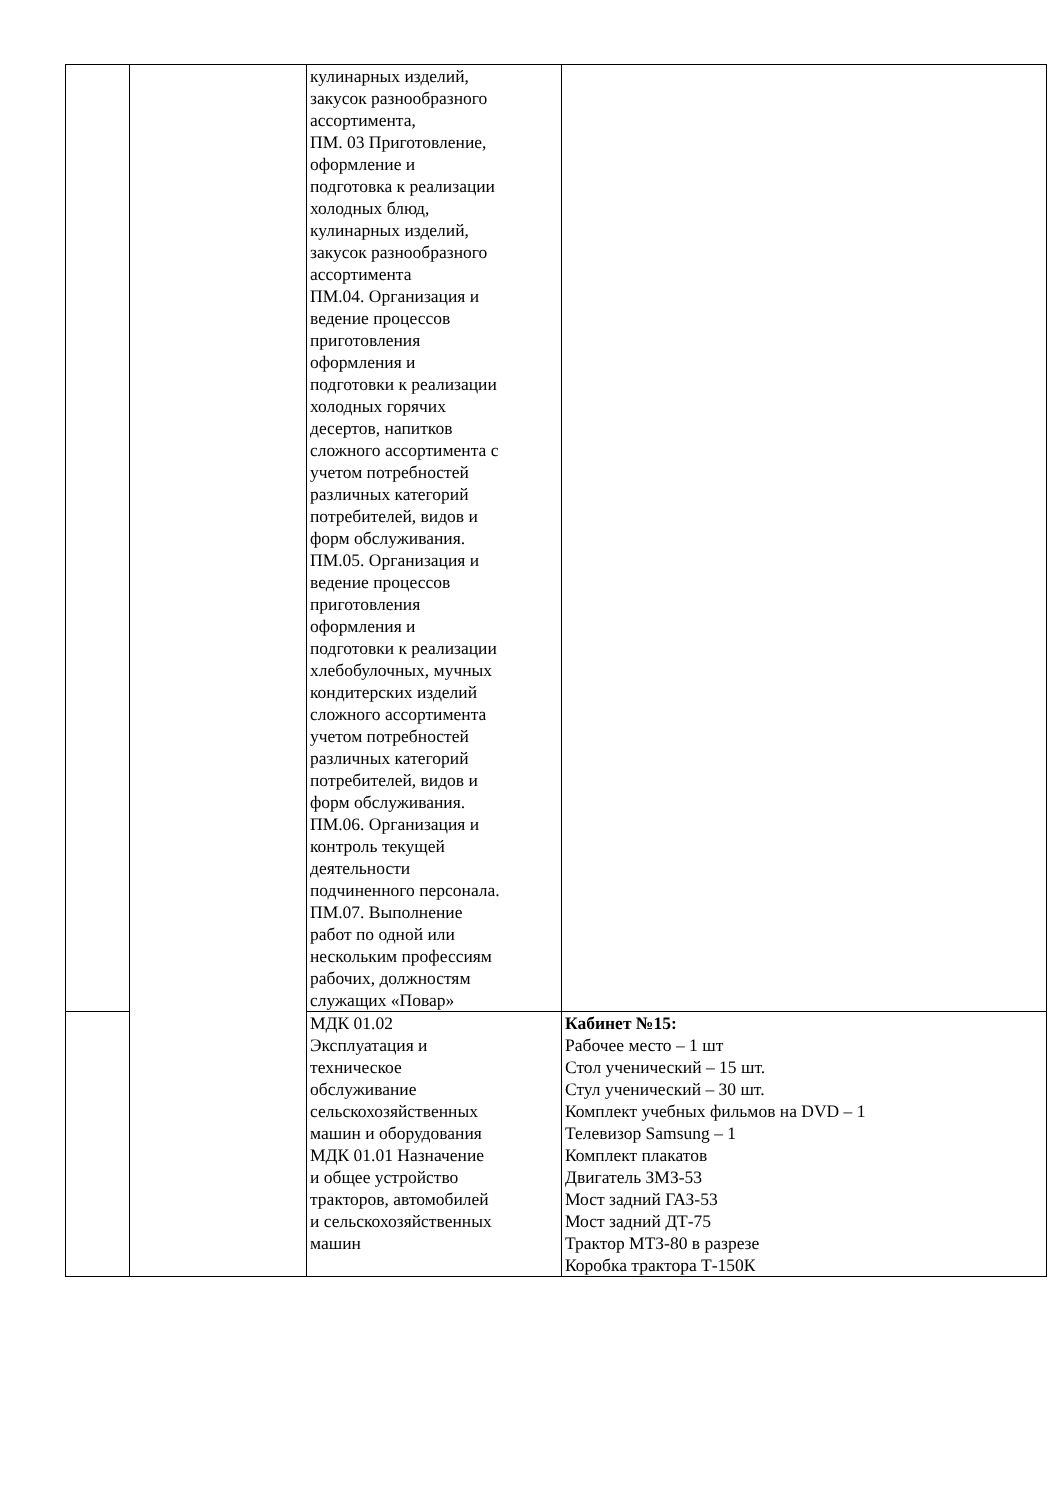| | | кулинарных изделий, закусок разнообразного ассортимента, ПМ. 03 Приготовление, оформление и подготовка к реализации холодных блюд, кулинарных изделий, закусок разнообразного ассортимента ПМ.04. Организация и ведение процессов приготовления оформления и подготовки к реализации холодных горячих десертов, напитков сложного ассортимента с учетом потребностей различных категорий потребителей, видов и форм обслуживания. ПМ.05. Организация и ведение процессов приготовления оформления и подготовки к реализации хлебобулочных, мучных кондитерских изделий сложного ассортимента учетом потребностей различных категорий потребителей, видов и форм обслуживания. ПМ.06. Организация и контроль текущей деятельности подчиненного персонала. ПМ.07. Выполнение работ по одной или нескольким профессиям рабочих, должностям служащих «Повар» | |
| | | МДК 01.02 Эксплуатация и техническое обслуживание сельскохозяйственных машин и оборудования МДК 01.01 Назначение и общее устройство тракторов, автомобилей и сельскохозяйственных машин | Кабинет №15: Рабочее место – 1 шт Стол ученический – 15 шт. Стул ученический – 30 шт. Комплект учебных фильмов на DVD – 1 Телевизор Samsung – 1 Комплект плакатов Двигатель ЗМЗ-53 Мост задний ГАЗ-53 Мост задний ДТ-75 Трактор МТЗ-80 в разрезе Коробка трактора Т-150К |